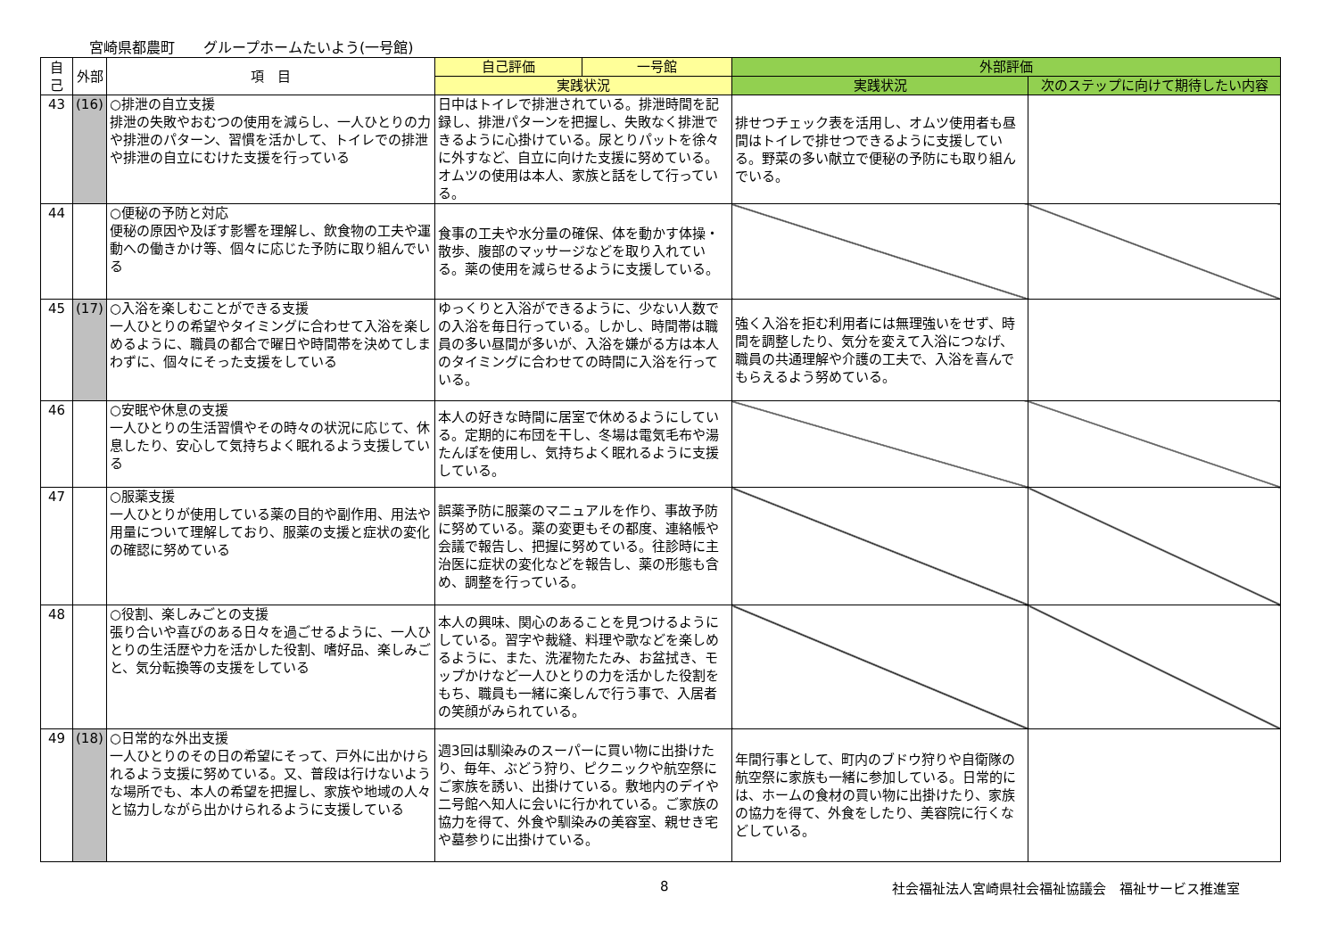宮崎県都農町　　グループホームたいよう(一号館)
| 自己 | 外部 | 項 目 | 自己評価 | 一号館 | 外部評価 | |
| --- | --- | --- | --- | --- | --- | --- |
| | | | 実践状況 | | 実践状況 | 次のステップに向けて期待したい内容 |
| 43 | (16) | ○排泄の自立支援 排泄の失敗やおむつの使用を減らし、一人ひとりの力や排泄のパターン、習慣を活かして、トイレでの排泄や排泄の自立にむけた支援を行っている | 日中はトイレで排泄されている。排泄時間を記録し、排泄パターンを把握し、失敗なく排泄できるように心掛けている。尿とりパットを徐々に外すなど、自立に向けた支援に努めている。オムツの使用は本人、家族と話をして行っている。 | | 排せつチェック表を活用し、オムツ使用者も昼間はトイレで排せつできるように支援している。野菜の多い献立で便秘の予防にも取り組んでいる。 | |
| 44 | | ○便秘の予防と対応 便秘の原因や及ぼす影響を理解し、飲食物の工夫や運動への働きかけ等、個々に応じた予防に取り組んでいる | 食事の工夫や水分量の確保、体を動かす体操・散歩、腹部のマッサージなどを取り入れている。薬の使用を減らせるように支援している。 | | | |
| 45 | (17) | ○入浴を楽しむことができる支援 一人ひとりの希望やタイミングに合わせて入浴を楽しめるように、職員の都合で曜日や時間帯を決めてしまわずに、個々にそった支援をしている | ゆっくりと入浴ができるように、少ない人数での入浴を毎日行っている。しかし、時間帯は職員の多い昼間が多いが、入浴を嫌がる方は本人のタイミングに合わせての時間に入浴を行っている。 | | 強く入浴を拒む利用者には無理強いをせず、時間を調整したり、気分を変えて入浴につなげ、職員の共通理解や介護の工夫で、入浴を喜んでもらえるよう努めている。 | |
| 46 | | ○安眠や休息の支援 一人ひとりの生活習慣やその時々の状況に応じて、休息したり、安心して気持ちよく眠れるよう支援している | 本人の好きな時間に居室で休めるようにしている。定期的に布団を干し、冬場は電気毛布や湯たんぽを使用し、気持ちよく眠れるように支援している。 | | | |
| 47 | | ○服薬支援 一人ひとりが使用している薬の目的や副作用、用法や用量について理解しており、服薬の支援と症状の変化の確認に努めている | 誤薬予防に服薬のマニュアルを作り、事故予防に努めている。薬の変更もその都度、連絡帳や会議で報告し、把握に努めている。往診時に主治医に症状の変化などを報告し、薬の形態も含め、調整を行っている。 | | | |
| 48 | | ○役割、楽しみごとの支援 張り合いや喜びのある日々を過ごせるように、一人ひとりの生活歴や力を活かした役割、嗜好品、楽しみごと、気分転換等の支援をしている | 本人の興味、関心のあることを見つけるようにしている。習字や裁縫、料理や歌などを楽しめるように、また、洗濯物たたみ、お盆拭き、モップかけなど一人ひとりの力を活かした役割をもち、職員も一緒に楽しんで行う事で、入居者の笑顔がみられている。 | | | |
| 49 | (18) | ○日常的な外出支援 一人ひとりのその日の希望にそって、戸外に出かけられるよう支援に努めている。又、普段は行けないような場所でも、本人の希望を把握し、家族や地域の人々と協力しながら出かけられるように支援している | 週3回は馴染みのスーパーに買い物に出掛けたり、毎年、ぶどう狩り、ピクニックや航空祭にご家族を誘い、出掛けている。敷地内のデイや二号館へ知人に会いに行かれている。ご家族の協力を得て、外食や馴染みの美容室、親せき宅や墓参りに出掛けている。 | | 年間行事として、町内のブドウ狩りや自衛隊の航空祭に家族も一緒に参加している。日常的には、ホームの食材の買い物に出掛けたり、家族の協力を得て、外食をしたり、美容院に行くなどしている。 | |
8 社会福祉法人宮崎県社会福祉協議会　福祉サービス推進室